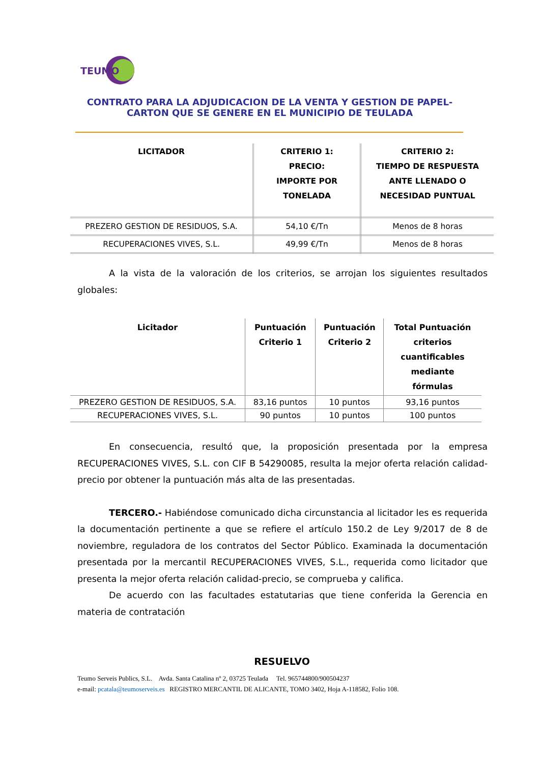TEUMO
CONTRATO PARA LA ADJUDICACION DE LA VENTA Y GESTION DE PAPEL-CARTON QUE SE GENERE EN EL MUNICIPIO DE TEULADA
| LICITADOR | CRITERIO 1: PRECIO: IMPORTE POR TONELADA | CRITERIO 2: TIEMPO DE RESPUESTA ANTE LLENADO O NECESIDAD PUNTUAL |
| --- | --- | --- |
| PREZERO GESTION DE RESIDUOS, S.A. | 54,10 €/Tn | Menos de 8 horas |
| RECUPERACIONES VIVES, S.L. | 49,99 €/Tn | Menos de 8 horas |
A la vista de la valoración de los criterios, se arrojan los siguientes resultados globales:
| Licitador | Puntuación Criterio 1 | Puntuación Criterio 2 | Total Puntuación criterios cuantificables mediante fórmulas |
| --- | --- | --- | --- |
| PREZERO GESTION DE RESIDUOS, S.A. | 83,16 puntos | 10 puntos | 93,16 puntos |
| RECUPERACIONES VIVES, S.L. | 90 puntos | 10 puntos | 100 puntos |
En consecuencia, resultó que, la proposición presentada por la empresa RECUPERACIONES VIVES, S.L. con CIF B 54290085, resulta la mejor oferta relación calidad-precio por obtener la puntuación más alta de las presentadas.
TERCERO.- Habiéndose comunicado dicha circunstancia al licitador les es requerida la documentación pertinente a que se refiere el artículo 150.2 de Ley 9/2017 de 8 de noviembre, reguladora de los contratos del Sector Público. Examinada la documentación presentada por la mercantil RECUPERACIONES VIVES, S.L., requerida como licitador que presenta la mejor oferta relación calidad-precio, se comprueba y califica.
De acuerdo con las facultades estatutarias que tiene conferida la Gerencia en materia de contratación
RESUELVO
Teumo Serveis Publics, S.L. Avda. Santa Catalina nº 2, 03725 Teulada Tel. 965744800/900504237
e-mail: pcatala@teumoserveis.es REGISTRO MERCANTIL DE ALICANTE, TOMO 3402, Hoja A-118582, Folio 108.